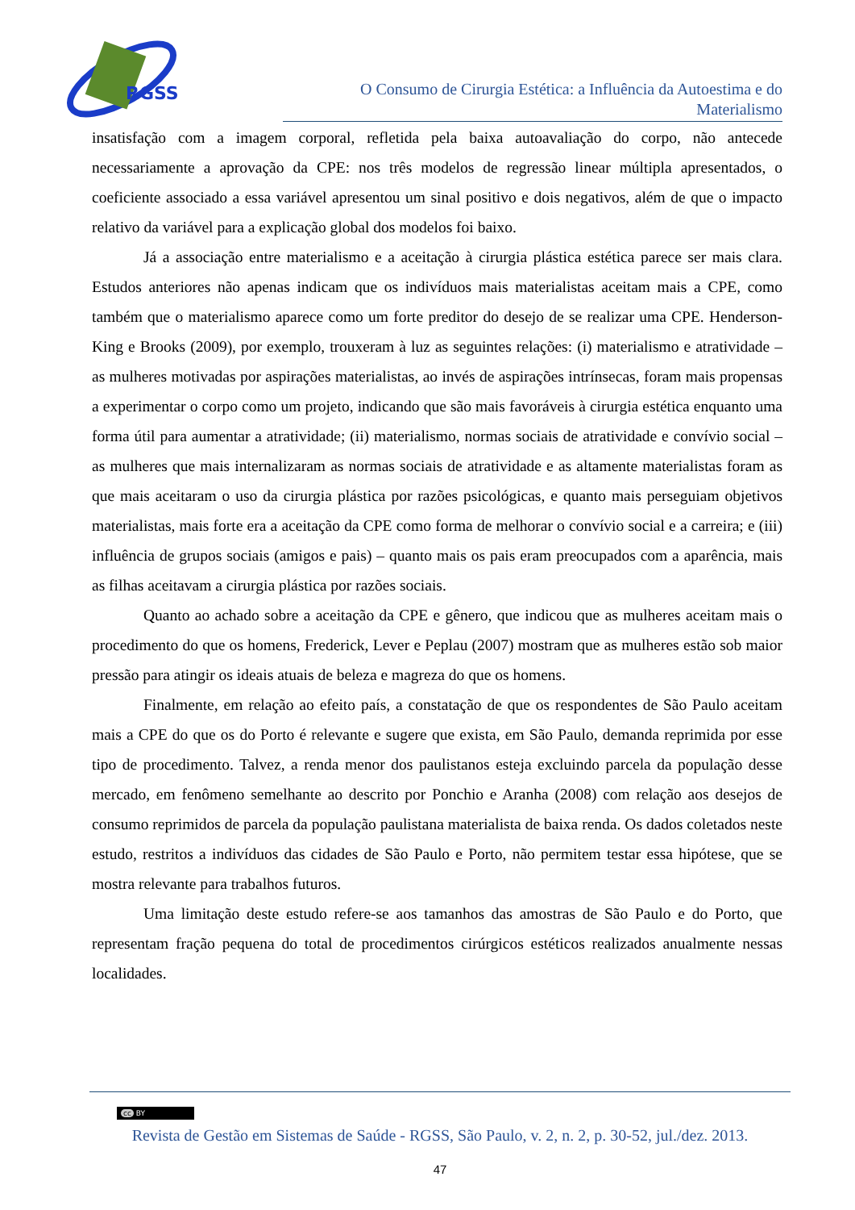RGSS
O Consumo de Cirurgia Estética: a Influência da Autoestima e do Materialismo
insatisfação com a imagem corporal, refletida pela baixa autoavaliação do corpo, não antecede necessariamente a aprovação da CPE: nos três modelos de regressão linear múltipla apresentados, o coeficiente associado a essa variável apresentou um sinal positivo e dois negativos, além de que o impacto relativo da variável para a explicação global dos modelos foi baixo.
Já a associação entre materialismo e a aceitação à cirurgia plástica estética parece ser mais clara. Estudos anteriores não apenas indicam que os indivíduos mais materialistas aceitam mais a CPE, como também que o materialismo aparece como um forte preditor do desejo de se realizar uma CPE. Henderson-King e Brooks (2009), por exemplo, trouxeram à luz as seguintes relações: (i) materialismo e atratividade – as mulheres motivadas por aspirações materialistas, ao invés de aspirações intrínsecas, foram mais propensas a experimentar o corpo como um projeto, indicando que são mais favoráveis à cirurgia estética enquanto uma forma útil para aumentar a atratividade; (ii) materialismo, normas sociais de atratividade e convívio social – as mulheres que mais internalizaram as normas sociais de atratividade e as altamente materialistas foram as que mais aceitaram o uso da cirurgia plástica por razões psicológicas, e quanto mais perseguiam objetivos materialistas, mais forte era a aceitação da CPE como forma de melhorar o convívio social e a carreira; e (iii) influência de grupos sociais (amigos e pais) – quanto mais os pais eram preocupados com a aparência, mais as filhas aceitavam a cirurgia plástica por razões sociais.
Quanto ao achado sobre a aceitação da CPE e gênero, que indicou que as mulheres aceitam mais o procedimento do que os homens, Frederick, Lever e Peplau (2007) mostram que as mulheres estão sob maior pressão para atingir os ideais atuais de beleza e magreza do que os homens.
Finalmente, em relação ao efeito país, a constatação de que os respondentes de São Paulo aceitam mais a CPE do que os do Porto é relevante e sugere que exista, em São Paulo, demanda reprimida por esse tipo de procedimento. Talvez, a renda menor dos paulistanos esteja excluindo parcela da população desse mercado, em fenômeno semelhante ao descrito por Ponchio e Aranha (2008) com relação aos desejos de consumo reprimidos de parcela da população paulistana materialista de baixa renda. Os dados coletados neste estudo, restritos a indivíduos das cidades de São Paulo e Porto, não permitem testar essa hipótese, que se mostra relevante para trabalhos futuros.
Uma limitação deste estudo refere-se aos tamanhos das amostras de São Paulo e do Porto, que representam fração pequena do total de procedimentos cirúrgicos estéticos realizados anualmente nessas localidades.
cc BY
Revista de Gestão em Sistemas de Saúde - RGSS, São Paulo, v. 2, n. 2, p. 30-52, jul./dez. 2013.
47